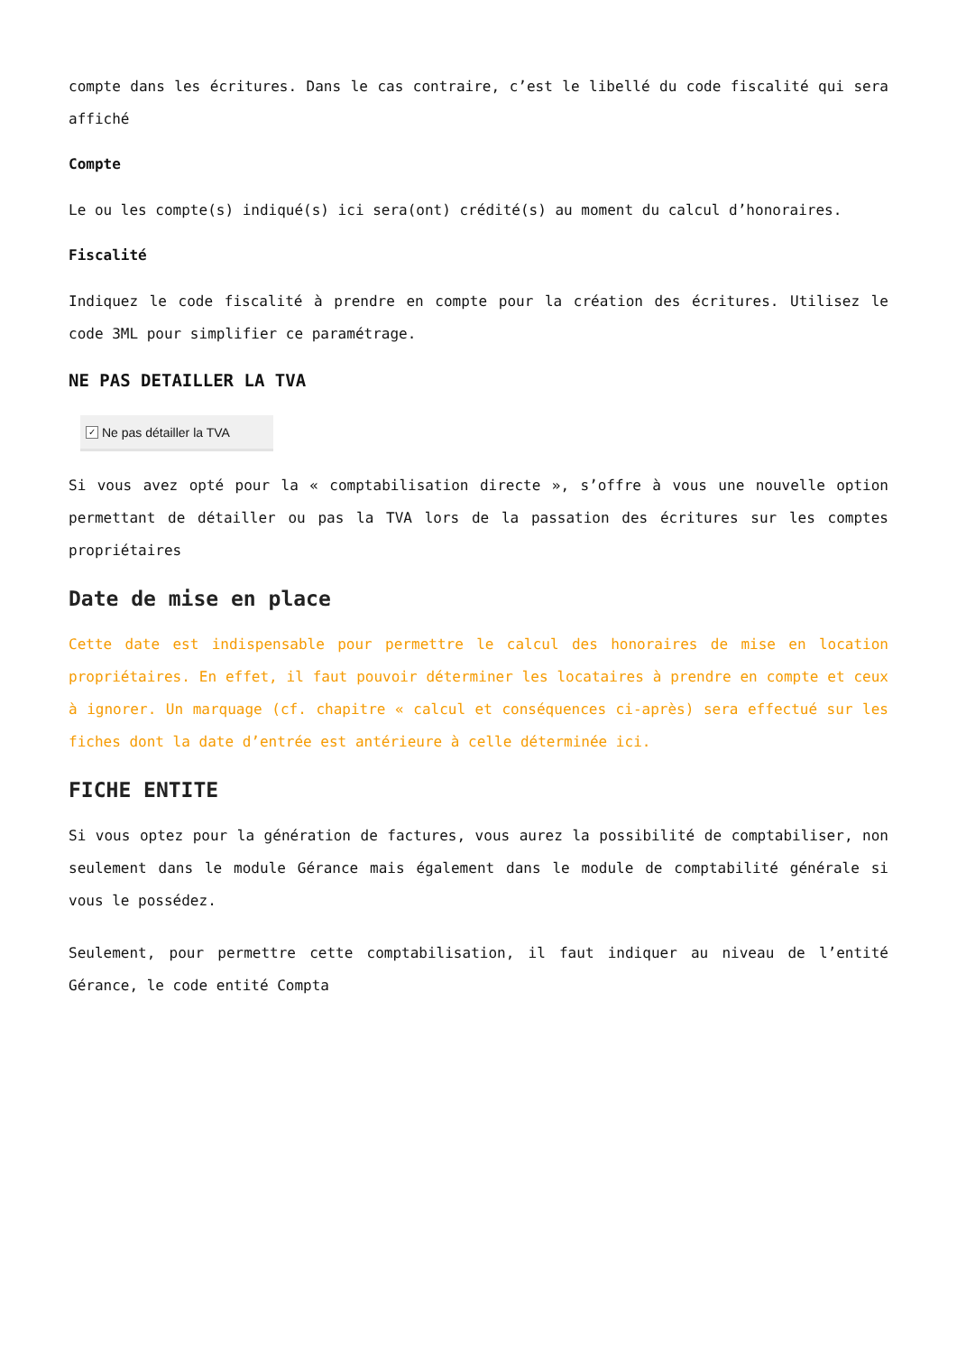compte dans les écritures. Dans le cas contraire, c’est le libellé du code fiscalité qui sera affiché
Compte
Le ou les compte(s) indiqué(s) ici sera(ont) crédité(s) au moment du calcul d’honoraires.
Fiscalité
Indiquez le code fiscalité à prendre en compte pour la création des écritures. Utilisez le code 3ML pour simplifier ce paramétrage.
NE PAS DETAILLER LA TVA
✓ Ne pas détailler la TVA
Si vous avez opté pour la « comptabilisation directe », s’offre à vous une nouvelle option permettant de détailler ou pas la TVA lors de la passation des écritures sur les comptes propriétaires
Date de mise en place
Cette date est indispensable pour permettre le calcul des honoraires de mise en location propriétaires. En effet, il faut pouvoir déterminer les locataires à prendre en compte et ceux à ignorer. Un marquage (cf. chapitre « calcul et conséquences ci-après) sera effectué sur les fiches dont la date d’entrée est antérieure à celle déterminée ici.
FICHE ENTITE
Si vous optez pour la génération de factures, vous aurez la possibilité de comptabiliser, non seulement dans le module Gérance mais également dans le module de comptabilité générale si vous le possédez.
Seulement, pour permettre cette comptabilisation, il faut indiquer au niveau de l’entité Gérance, le code entité Compta